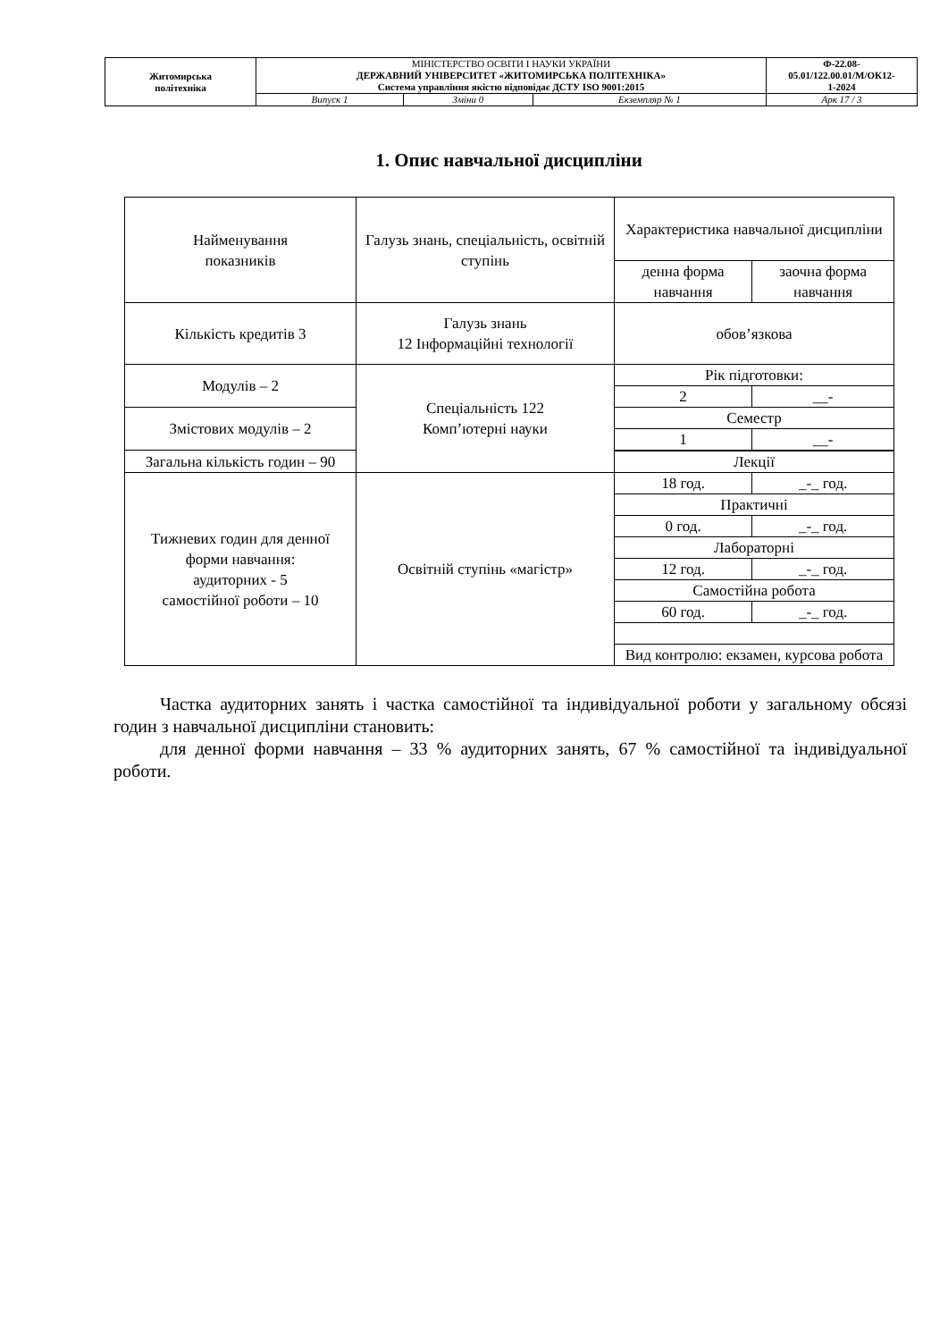| Житомирська політехніка | МІНІСТЕРСТВО ОСВІТИ І НАУКИ УКРАЇНИ ДЕРЖАВНИЙ УНІВЕРСИТЕТ «ЖИТОМИРСЬКА ПОЛІТЕХНІКА» Система управління якістю відповідає ДСТУ ISO 9001:2015 | | | Ф-22.08- 05.01/122.00.01/М/ОК12- 1-2024 |
| | Випуск 1 | Зміни 0 | Екземпляр № 1 | Арк 17 / 3 |
1. Опис навчальної дисципліни
| Найменування показників | Галузь знань, спеціальність, освітній ступінь | Характеристика навчальної дисципліни | |
| | | денна форма навчання | заочна форма навчання |
| Кількість кредитів 3 | Галузь знань 12 Інформаційні технології | обов’язкова | |
| Модулів – 2 | Спеціальність 122 Комп’ютерні науки | Рік підготовки: | |
| | | 2 | __- |
| Змістових модулів – 2 | | Семестр | |
| | | 1 | __- |
| Загальна кількість годин – 90 | | | |
| | | Лекції | |
| Тижневих годин для денної форми навчання: аудиторних - 5 самостійної роботи – 10 | Освітній ступінь «магістр» | 18 год. | _-_ год. |
| | | Практичні | |
| | | 0 год. | _-_ год. |
| | | Лабораторні | |
| | | 12 год. | _-_ год. |
| | | Самостійна робота | |
| | | 60 год. | _-_ год. |
| | | Вид контролю: екзамен, курсова робота | |
Частка аудиторних занять і частка самостійної та індивідуальної роботи у загальному обсязі годин з навчальної дисципліни становить:
для денної форми навчання – 33 % аудиторних занять, 67 % самостійної та індивідуальної роботи.